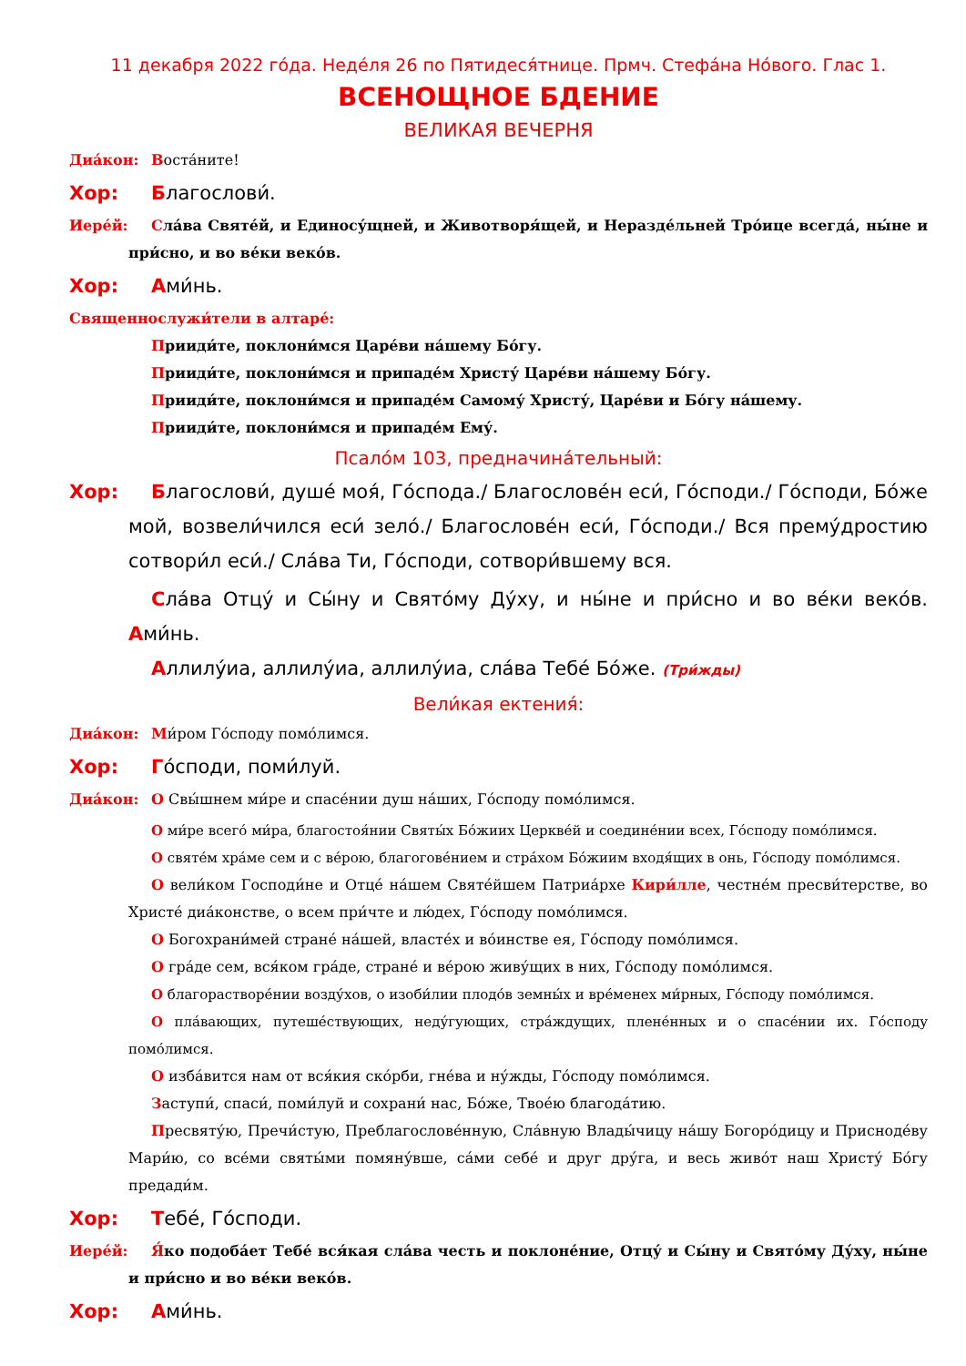11 декабря 2022 го́да. Неде́ля 26 по Пятидеся́тнице. Прмч. Стефа́на Но́вого. Глас 1.
ВСЕНОЩНОЕ БДЕНИЕ
ВЕЛИКАЯ ВЕЧЕРНЯ
Диа́кон:
Воста́ните!
Хор:
Благослови́.
Иере́й:
Сла́ва Святе́й, и Единосу́щней, и Животворя́щей, и Нераздéльней Тро́ице всегда́, ны́не и при́сно, и во ве́ки веко́в.
Хор:
Ами́нь.
Священнослужи́тели в алтаре́:
Прииди́те, поклони́мся Царе́ви на́шему Бо́гу.
Прииди́те, поклони́мся и припаде́м Христу́ Царе́ви на́шему Бо́гу.
Прииди́те, поклони́мся и припаде́м Самому́ Христу́, Царе́ви и Бо́гу на́шему.
Прииди́те, поклони́мся и припаде́м Ему́.
Псало́м 103, предначина́тельный:
Хор:
Благослови́, душе́ моя́, Го́спода./ Благослове́н еси́, Го́споди./ Го́споди, Бо́же мой, возвели́чился еси́ зело́./ Благослове́н еси́, Го́споди./ Вся премýдростию сотвори́л еси́./ Сла́ва Ти, Го́споди, сотвори́вшему вся.
Сла́ва Отцу́ и Сы́ну и Свято́му Ду́ху, и ны́не и при́сно и во ве́ки веко́в. Ами́нь.
Аллилу́иа, аллилу́иа, аллилу́иа, сла́ва Тебе́ Бо́же. (Три́жды)
Вели́кая ектения́:
Диа́кон:
Ми́ром Го́споду помо́лимся.
Хор:
Го́споди, поми́луй.
Диа́кон:
О Свы́шнем ми́ре и спасе́нии душ на́ших, Го́споду помо́лимся.
О ми́ре всего́ ми́ра, благостоя́нии Святы́х Бо́жиих Церкве́й и соедине́нии всех, Го́споду помо́лимся.
О святе́м хра́ме сем и с ве́рою, благогове́нием и стра́хом Бо́жиим входя́щих в онь, Го́споду помо́лимся.
О вели́ком Господи́не и Отце́ на́шем Святе́йшем Патриа́рхе Кири́лле, честне́м пресви́терстве, во Христе́ диа́констве, о всем при́чте и лю́дех, Го́споду помо́лимся.
О Богохрани́мей стране́ на́шей, власте́х и во́инстве ея, Го́споду помо́лимся.
О гра́де сем, вся́ком гра́де, стране́ и ве́рою живу́щих в них, Го́споду помо́лимся.
О благорастворе́нии возду́хов, о изоби́лии плодо́в земны́х и вре́менех ми́рных, Го́споду помо́лимся.
О пла́вающих, путеше́ствующих, неду́гующих, стра́ждущих, плене́нных и о спасе́нии их. Го́споду помо́лимся.
О изба́вится нам от вся́кия ско́рби, гне́ва и ну́жды, Го́споду помо́лимся.
Заступи́, спаси́, поми́луй и сохрани́ нас, Бо́же, Твое́ю благода́тию.
Пресвяту́ю, Пречи́стую, Преблагослове́нную, Сла́вную Влады́чицу на́шу Богоро́дицу и Приснодéву Мари́ю, со всéми святы́ми помяну́вше, са́ми себе́ и друг дру́га, и весь живо́т наш Христу́ Бо́гу предади́м.
Хор:
Тебе́, Го́споди.
Иере́й:
Я́ко подоба́ет Тебе́ вся́кая сла́ва честь и поклоне́ние, Отцу́ и Сы́ну и Свято́му Ду́ху, ны́не и при́сно и во ве́ки веко́в.
Хор:
Ами́нь.